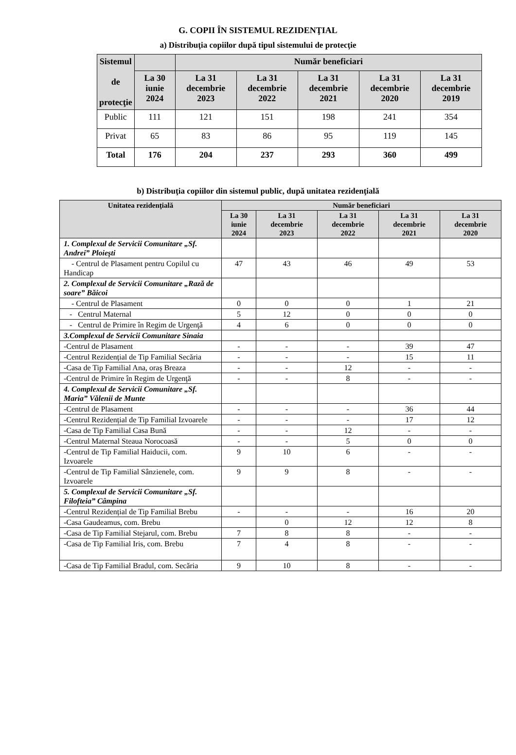G. COPII ÎN SISTEMUL REZIDENŢIAL
a) Distribuţia copiilor după tipul sistemului de protecţie
| Sistemul de protecţie | | Număr beneficiari | | | | |
| --- | --- | --- | --- | --- | --- | --- |
| | La 30 iunie 2024 | La 31 decembrie 2023 | La 31 decembrie 2022 | La 31 decembrie 2021 | La 31 decembrie 2020 | La 31 decembrie 2019 |
| Public | 111 | 121 | 151 | 198 | 241 | 354 |
| Privat | 65 | 83 | 86 | 95 | 119 | 145 |
| Total | 176 | 204 | 237 | 293 | 360 | 499 |
b) Distribuţia copiilor din sistemul public, după unitatea rezidenţială
| Unitatea rezidenţială | Număr beneficiari | | | | |
| --- | --- | --- | --- | --- | --- |
| | La 30 iunie 2024 | La 31 decembrie 2023 | La 31 decembrie 2022 | La 31 decembrie 2021 | La 31 decembrie 2020 |
| 1. Complexul de Servicii Comunitare „Sf. Andrei” Ploieşti | | | | | |
| - Centrul de Plasament pentru Copilul cu Handicap | 47 | 43 | 46 | 49 | 53 |
| 2. Complexul de Servicii Comunitare „Rază de soare” Băicoi | | | | | |
| - Centrul de Plasament | 0 | 0 | 0 | 1 | 21 |
| - Centrul Maternal | 5 | 12 | 0 | 0 | 0 |
| - Centrul de Primire în Regim de Urgenţă | 4 | 6 | 0 | 0 | 0 |
| 3.Complexul de Servicii Comunitare Sinaia | | | | | |
| -Centrul de Plasament | - | - | - | 39 | 47 |
| -Centrul Rezidențial de Tip Familial Secăria | - | - | - | 15 | 11 |
| -Casa de Tip Familial Ana, oraș Breaza | - | - | 12 | - | - |
| -Centrul de Primire în Regim de Urgenţă | - | - | 8 | - | - |
| 4. Complexul de Servicii Comunitare „Sf. Maria” Vălenii de Munte | | | | | |
| -Centrul de Plasament | - | - | - | 36 | 44 |
| -Centrul Rezidențial de Tip Familial Izvoarele | - | - | - | 17 | 12 |
| -Casa de Tip Familial Casa Bună | - | - | 12 | - | - |
| -Centrul Maternal Steaua Norocoasă | - | - | 5 | 0 | 0 |
| -Centrul de Tip Familial Haiducii, com. Izvoarele | 9 | 10 | 6 | - | - |
| -Centrul de Tip Familial Sânzienele, com. Izvoarele | 9 | 9 | 8 | - | - |
| 5. Complexul de Servicii Comunitare „Sf. Filofteia” Câmpina | | | | | |
| -Centrul Rezidențial de Tip Familial Brebu | - | - | - | 16 | 20 |
| -Casa Gaudeamus, com. Brebu | | 0 | 12 | 12 | 8 |
| -Casa de Tip Familial Stejarul, com. Brebu | 7 | 8 | 8 | - | - |
| -Casa de Tip Familial Iris, com. Brebu | 7 | 4 | 8 | - | - |
| -Casa de Tip Familial Bradul, com. Secăria | 9 | 10 | 8 | - | - |